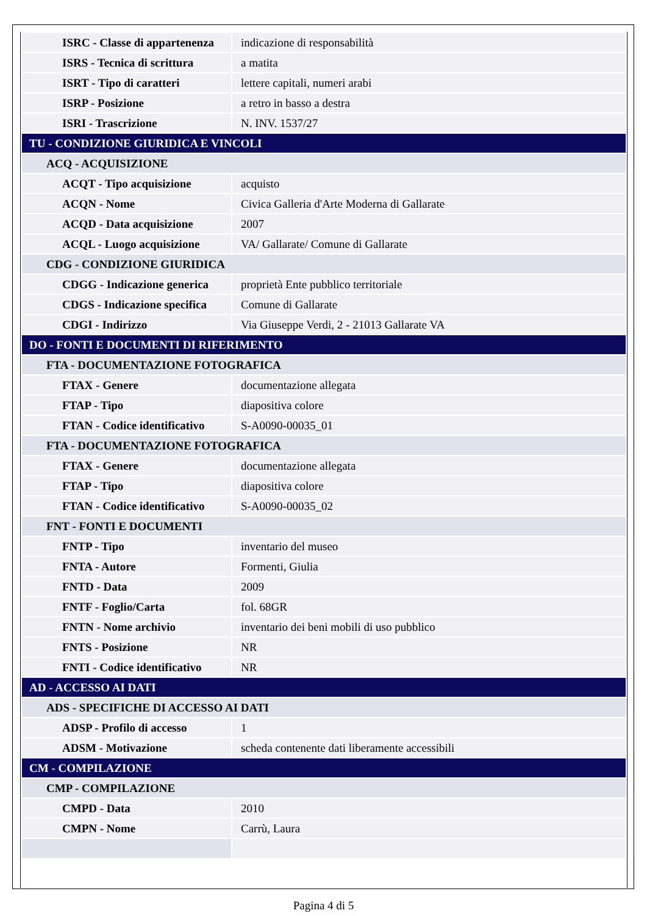| ISRC - Classe di appartenenza | indicazione di responsabilità |
| ISRS - Tecnica di scrittura | a matita |
| ISRT - Tipo di caratteri | lettere capitali, numeri arabi |
| ISRP - Posizione | a retro in basso a destra |
| ISRI - Trascrizione | N. INV. 1537/27 |
| TU - CONDIZIONE GIURIDICA E VINCOLI | |
| ACQ - ACQUISIZIONE | |
| ACQT - Tipo acquisizione | acquisto |
| ACQN - Nome | Civica Galleria d'Arte Moderna di Gallarate |
| ACQD - Data acquisizione | 2007 |
| ACQL - Luogo acquisizione | VA/ Gallarate/ Comune di Gallarate |
| CDG - CONDIZIONE GIURIDICA | |
| CDGG - Indicazione generica | proprietà Ente pubblico territoriale |
| CDGS - Indicazione specifica | Comune di Gallarate |
| CDGI - Indirizzo | Via Giuseppe Verdi, 2 - 21013 Gallarate VA |
| DO - FONTI E DOCUMENTI DI RIFERIMENTO | |
| FTA - DOCUMENTAZIONE FOTOGRAFICA | |
| FTAX - Genere | documentazione allegata |
| FTAP - Tipo | diapositiva colore |
| FTAN - Codice identificativo | S-A0090-00035_01 |
| FTA - DOCUMENTAZIONE FOTOGRAFICA | |
| FTAX - Genere | documentazione allegata |
| FTAP - Tipo | diapositiva colore |
| FTAN - Codice identificativo | S-A0090-00035_02 |
| FNT - FONTI E DOCUMENTI | |
| FNTP - Tipo | inventario del museo |
| FNTA - Autore | Formenti, Giulia |
| FNTD - Data | 2009 |
| FNTF - Foglio/Carta | fol. 68GR |
| FNTN - Nome archivio | inventario dei beni mobili di uso pubblico |
| FNTS - Posizione | NR |
| FNTI - Codice identificativo | NR |
| AD - ACCESSO AI DATI | |
| ADS - SPECIFICHE DI ACCESSO AI DATI | |
| ADSP - Profilo di accesso | 1 |
| ADSM - Motivazione | scheda contenente dati liberamente accessibili |
| CM - COMPILAZIONE | |
| CMP - COMPILAZIONE | |
| CMPD - Data | 2010 |
| CMPN - Nome | Carrù, Laura |
Pagina 4 di 5